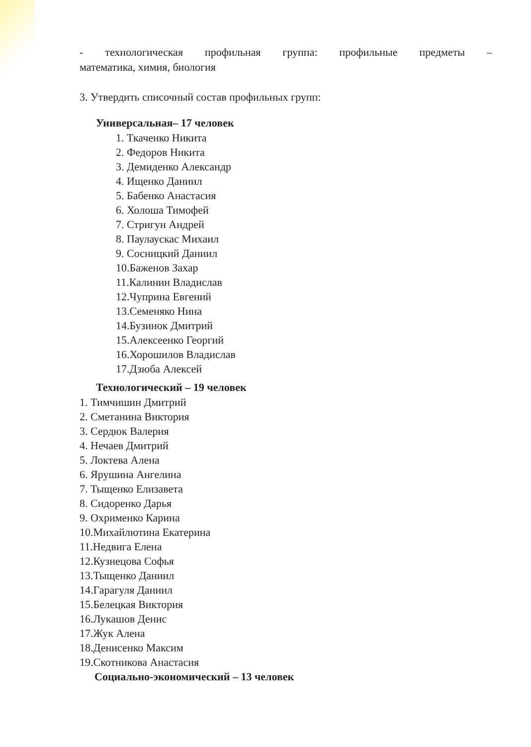- технологическая профильная группа: профильные предметы –
математика, химия, биология
3. Утвердить списочный состав профильных групп:
Универсальная– 17 человек
1. Ткаченко Никита
2. Федоров Никита
3. Демиденко Александр
4. Ищенко Даниил
5. Бабенко Анастасия
6. Холоша Тимофей
7. Стригун Андрей
8. Паулаускас Михаил
9. Сосницкий Даниил
10.Баженов Захар
11.Калинин Владислав
12.Чуприна Евгений
13.Семеняко Нина
14.Бузинок Дмитрий
15.Алексеенко Георгий
16.Хорошилов Владислав
17.Дзюба Алексей
Технологический – 19 человек
1. Тимчишин Дмитрий
2. Сметанина Виктория
3. Сердюк Валерия
4. Нечаев Дмитрий
5. Локтева Алена
6. Ярушина Ангелина
7. Тыщенко Елизавета
8. Сидоренко Дарья
9. Охрименко Карина
10.Михайлютина Екатерина
11.Недвига Елена
12.Кузнецова Софья
13.Тыщенко Даниил
14.Гарагуля Даниил
15.Белецкая Виктория
16.Лукашов Денис
17.Жук Алена
18.Денисенко Максим
19.Скотникова Анастасия
Социально-экономический – 13 человек